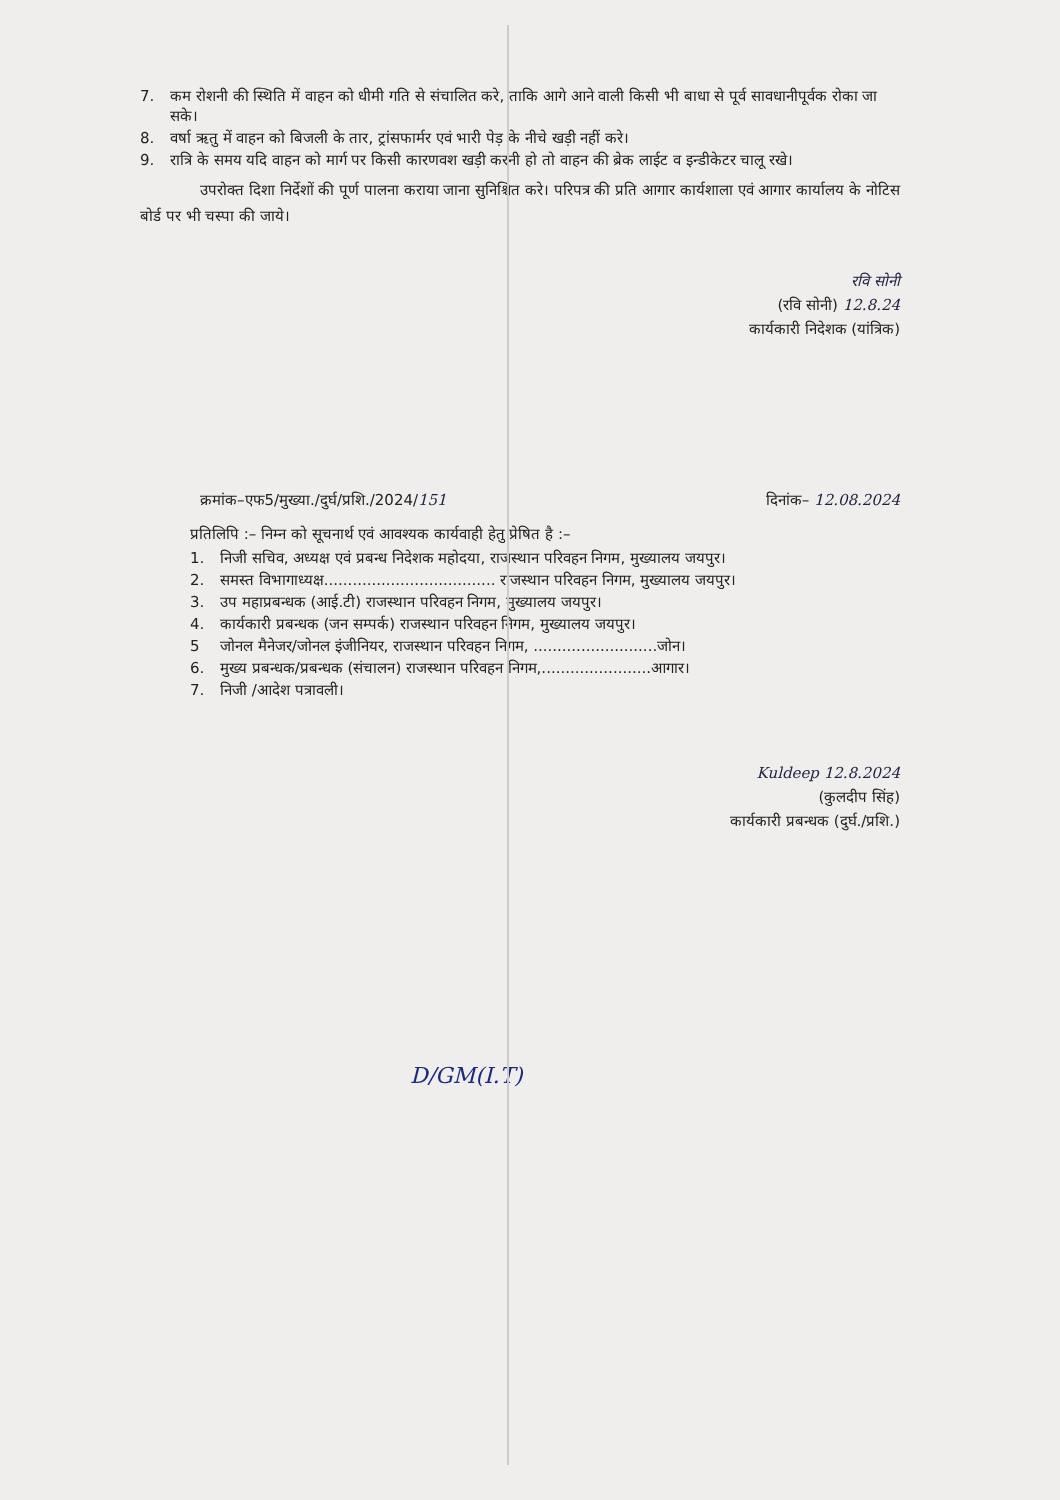7. कम रोशनी की स्थिति में वाहन को धीमी गति से संचालित करे, ताकि आगे आने वाली किसी भी बाधा से पूर्व सावधानीपूर्वक रोका जा सके।
8. वर्षा ऋतु में वाहन को बिजली के तार, ट्रांसफार्मर एवं भारी पेड़ के नीचे खड़ी नहीं करे।
9. रात्रि के समय यदि वाहन को मार्ग पर किसी कारणवश खड़ी करनी हो तो वाहन की ब्रेक लाईट व इन्डीकेटर चालू रखे।
उपरोक्त दिशा निर्देशों की पूर्ण पालना कराया जाना सुनिश्चित करे। परिपत्र की प्रति आगार कार्यशाला एवं आगार कार्यालय के नोटिस बोर्ड पर भी चस्पा की जाये।
रवि सोनी
(रवि सोनी) 12.8.24
कार्यकारी निदेशक (यांत्रिक)
क्रमांक–एफ5/मुख्या./दुर्घ/प्रशि./2024/151 दिनांक– 12.08.2024
प्रतिलिपि :– निम्न को सूचनार्थ एवं आवश्यक कार्यवाही हेतु प्रेषित है :–
1. निजी सचिव, अध्यक्ष एवं प्रबन्ध निदेशक महोदया, राजस्थान परिवहन निगम, मुख्यालय जयपुर।
2. समस्त विभागाध्यक्ष.................................... राजस्थान परिवहन निगम, मुख्यालय जयपुर।
3. उप महाप्रबन्धक (आई.टी) राजस्थान परिवहन निगम, मुख्यालय जयपुर।
4. कार्यकारी प्रबन्धक (जन सम्पर्क) राजस्थान परिवहन निगम, मुख्यालय जयपुर।
5 जोनल मैनेजर/जोनल इंजीनियर, राजस्थान परिवहन निगम, ..........................जोन।
6. मुख्य प्रबन्धक/प्रबन्धक (संचालन) राजस्थान परिवहन निगम,.......................आगार।
7. निजी /आदेश पत्रावली।
Kuldeep 12.8.2024
(कुलदीप सिंह)
कार्यकारी प्रबन्धक (दुर्घ./प्रशि.)
D/GM(I.T)